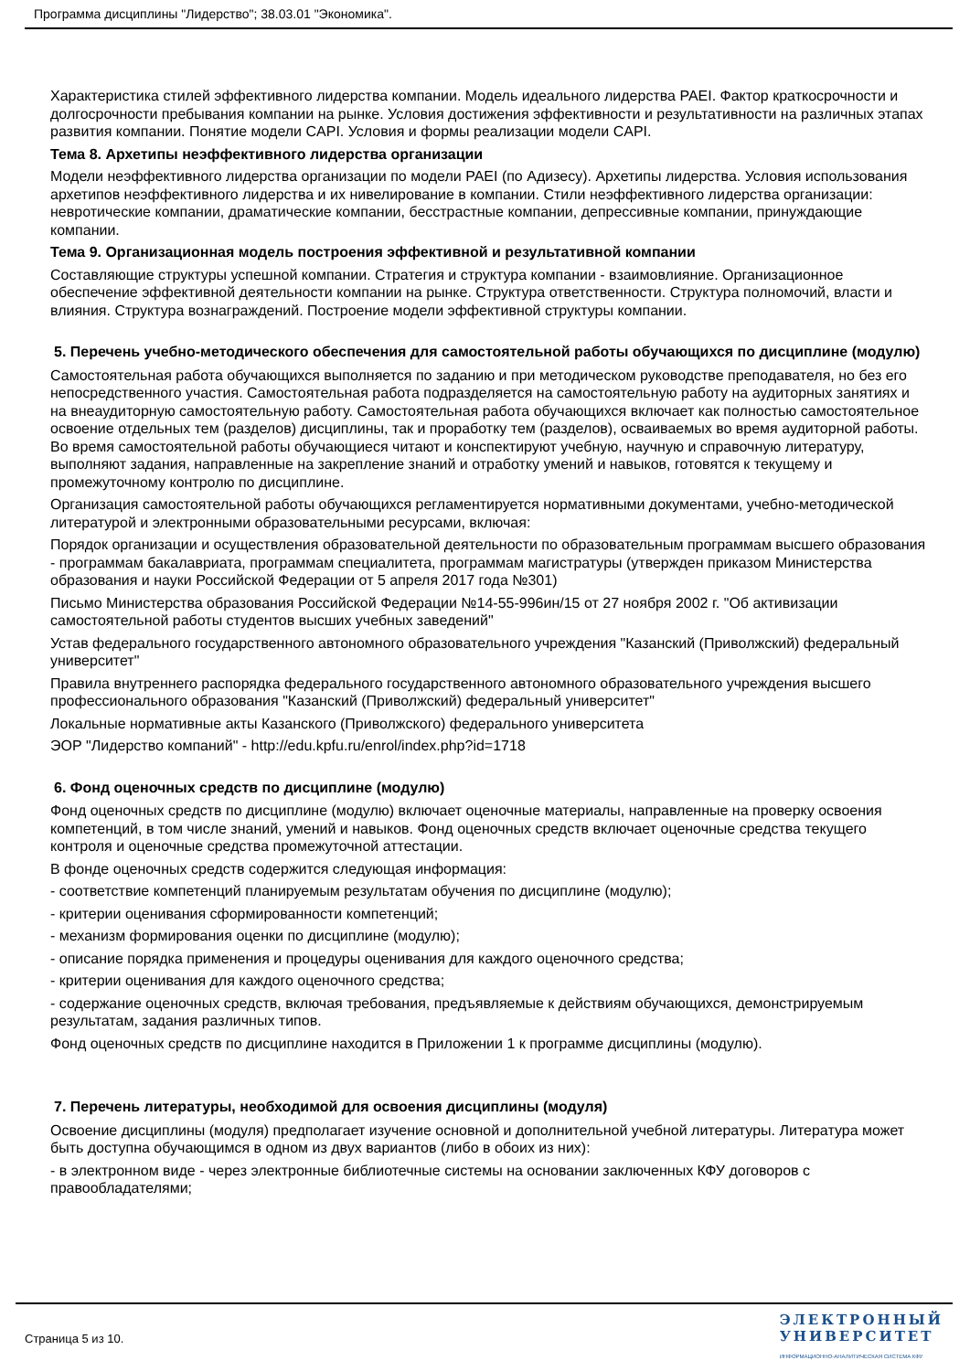Программа дисциплины "Лидерство"; 38.03.01 "Экономика".
Характеристика стилей эффективного лидерства компании. Модель идеального лидерства PAEI. Фактор краткосрочности и долгосрочности пребывания компании на рынке. Условия достижения эффективности и результативности на различных этапах развития компании. Понятие модели CAPI. Условия и формы реализации модели CAPI.
Тема 8. Архетипы неэффективного лидерства организации
Модели неэффективного лидерства организации по модели PAEI (по Адизесу). Архетипы лидерства. Условия использования архетипов неэффективного лидерства и их нивелирование в компании. Стили неэффективного лидерства организации: невротические компании, драматические компании, бесстрастные компании, депрессивные компании, принуждающие компании.
Тема 9. Организационная модель построения эффективной и результативной компании
Составляющие структуры успешной компании. Стратегия и структура компании - взаимовлияние. Организационное обеспечение эффективной деятельности компании на рынке. Структура ответственности. Структура полномочий, власти и влияния. Структура вознаграждений. Построение модели эффективной структуры компании.
5. Перечень учебно-методического обеспечения для самостоятельной работы обучающихся по дисциплине (модулю)
Самостоятельная работа обучающихся выполняется по заданию и при методическом руководстве преподавателя, но без его непосредственного участия. Самостоятельная работа подразделяется на самостоятельную работу на аудиторных занятиях и на внеаудиторную самостоятельную работу. Самостоятельная работа обучающихся включает как полностью самостоятельное освоение отдельных тем (разделов) дисциплины, так и проработку тем (разделов), осваиваемых во время аудиторной работы. Во время самостоятельной работы обучающиеся читают и конспектируют учебную, научную и справочную литературу, выполняют задания, направленные на закрепление знаний и отработку умений и навыков, готовятся к текущему и промежуточному контролю по дисциплине.
Организация самостоятельной работы обучающихся регламентируется нормативными документами, учебно-методической литературой и электронными образовательными ресурсами, включая:
Порядок организации и осуществления образовательной деятельности по образовательным программам высшего образования - программам бакалавриата, программам специалитета, программам магистратуры (утвержден приказом Министерства образования и науки Российской Федерации от 5 апреля 2017 года №301)
Письмо Министерства образования Российской Федерации №14-55-996ин/15 от 27 ноября 2002 г. "Об активизации самостоятельной работы студентов высших учебных заведений"
Устав федерального государственного автономного образовательного учреждения "Казанский (Приволжский) федеральный университет"
Правила внутреннего распорядка федерального государственного автономного образовательного учреждения высшего профессионального образования "Казанский (Приволжский) федеральный университет"
Локальные нормативные акты Казанского (Приволжского) федерального университета
ЭОР "Лидерство компаний" - http://edu.kpfu.ru/enrol/index.php?id=1718
6. Фонд оценочных средств по дисциплине (модулю)
Фонд оценочных средств по дисциплине (модулю) включает оценочные материалы, направленные на проверку освоения компетенций, в том числе знаний, умений и навыков. Фонд оценочных средств включает оценочные средства текущего контроля и оценочные средства промежуточной аттестации.
В фонде оценочных средств содержится следующая информация:
- соответствие компетенций планируемым результатам обучения по дисциплине (модулю);
- критерии оценивания сформированности компетенций;
- механизм формирования оценки по дисциплине (модулю);
- описание порядка применения и процедуры оценивания для каждого оценочного средства;
- критерии оценивания для каждого оценочного средства;
- содержание оценочных средств, включая требования, предъявляемые к действиям обучающихся, демонстрируемым результатам, задания различных типов.
Фонд оценочных средств по дисциплине находится в Приложении 1 к программе дисциплины (модулю).
7. Перечень литературы, необходимой для освоения дисциплины (модуля)
Освоение дисциплины (модуля) предполагает изучение основной и дополнительной учебной литературы. Литература может быть доступна обучающимся в одном из двух вариантов (либо в обоих из них):
- в электронном виде - через электронные библиотечные системы на основании заключенных КФУ договоров с правообладателями;
Страница 5 из 10.
ЭЛЕКТРОННЫЙ
УНИВЕРСИТЕТ
ИНФОРМАЦИОННО-АНАЛИТИЧЕСКАЯ СИСТЕМА КФУ